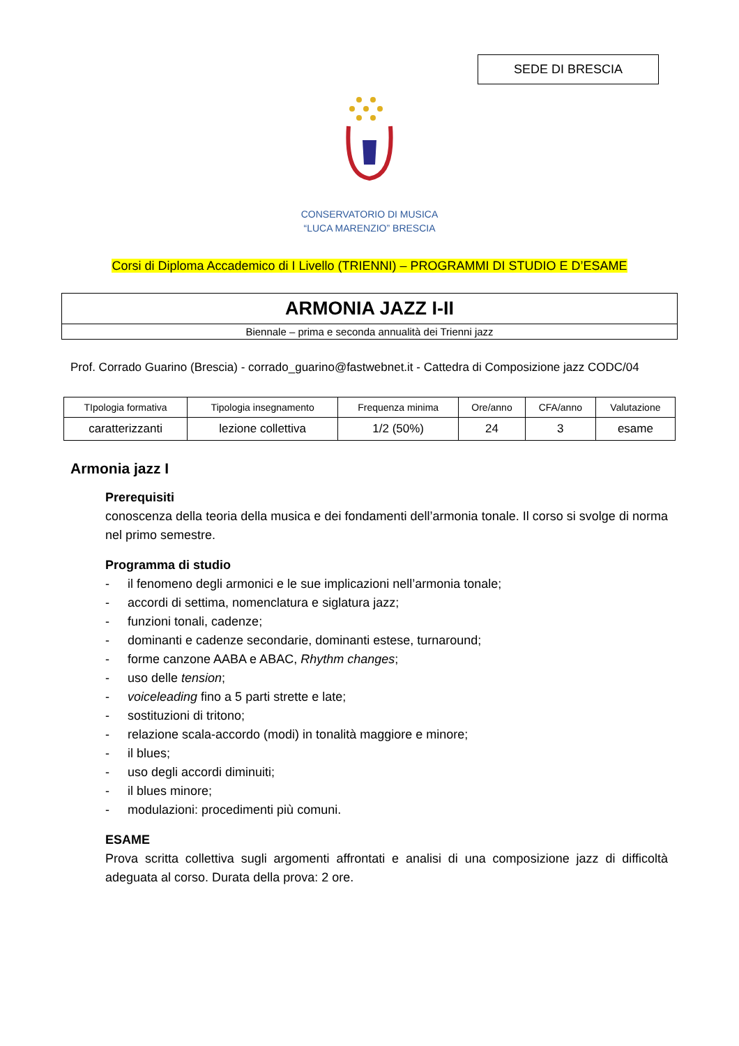SEDE DI BRESCIA
CONSERVATORIO DI MUSICA
“LUCA MARENZIO” BRESCIA
Corsi di Diploma Accademico di I Livello (TRIENNI) – PROGRAMMI DI STUDIO E D’ESAME
ARMONIA JAZZ I-II
Biennale – prima e seconda annualità dei Trienni jazz
Prof. Corrado Guarino (Brescia) - corrado_guarino@fastwebnet.it - Cattedra di Composizione jazz CODC/04
| TIpologia formativa | Tipologia insegnamento | Frequenza minima | Ore/anno | CFA/anno | Valutazione |
| --- | --- | --- | --- | --- | --- |
| caratterizzanti | lezione collettiva | 1/2 (50%) | 24 | 3 | esame |
Armonia jazz I
Prerequisiti
conoscenza della teoria della musica e dei fondamenti dell’armonia tonale. Il corso si svolge di norma nel primo semestre.
Programma di studio
- il fenomeno degli armonici e le sue implicazioni nell’armonia tonale;
- accordi di settima, nomenclatura e siglatura jazz;
- funzioni tonali, cadenze;
- dominanti e cadenze secondarie, dominanti estese, turnaround;
- forme canzone AABA e ABAC, Rhythm changes;
- uso delle tension;
- voiceleading fino a 5 parti strette e late;
- sostituzioni di tritono;
- relazione scala-accordo (modi) in tonalità maggiore e minore;
- il blues;
- uso degli accordi diminuiti;
- il blues minore;
- modulazioni: procedimenti più comuni.
ESAME
Prova scritta collettiva sugli argomenti affrontati e analisi di una composizione jazz di difficoltà adeguata al corso. Durata della prova: 2 ore.